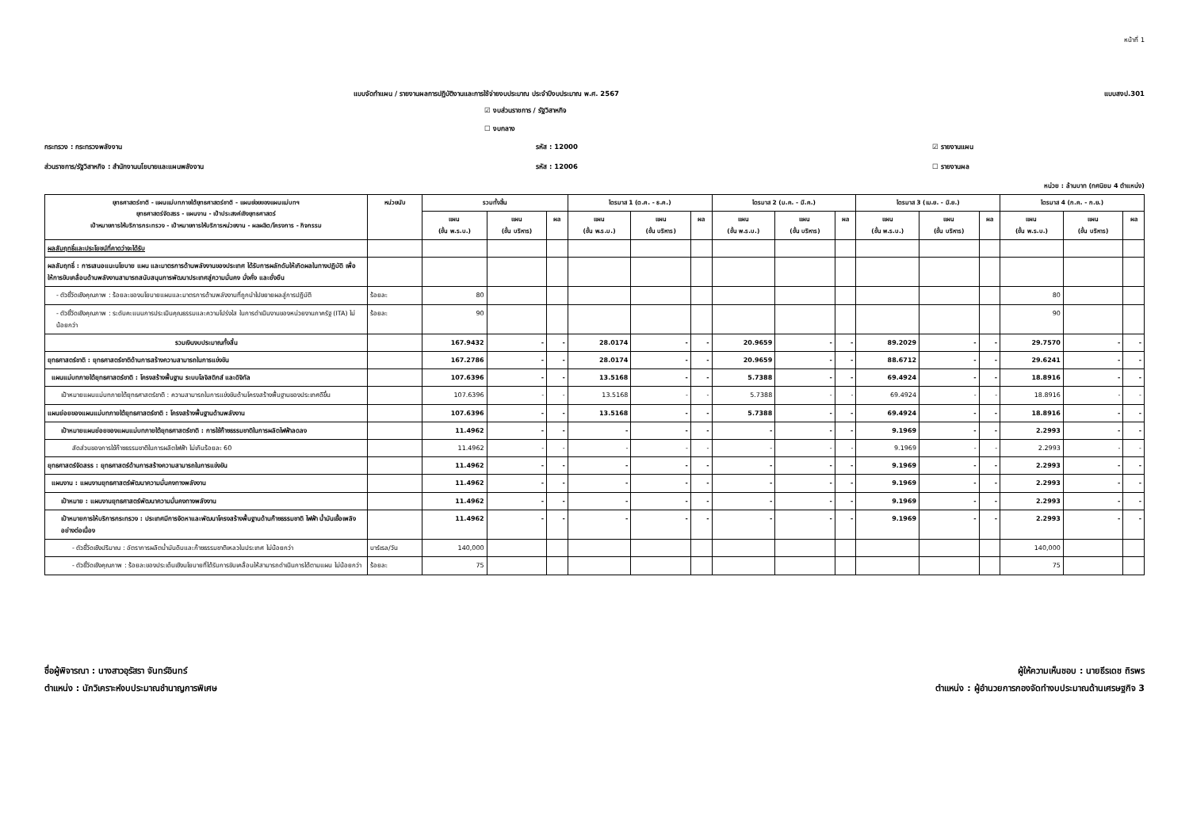หน้าที่ 1
แบบจัดทำแผน / รายงานผลการปฏิบัติงานและการใช้จ่ายงบประมาณ ประจำปีงบประมาณ พ.ศ. 2567 แบบสงป.301
☑ งบส่วนราชการ / รัฐวิสาหกิจ
☐ งบกลาง
กระทรวง : กระทรวงพลังงาน รหัส : 12000 ☑ รายงานแผน
ส่วนราชการ/รัฐวิสาหกิจ : สำนักงานนโยบายและแผนพลังงาน รหัส : 12006 ☐ รายงานผล
หน่วย : ล้านบาท (ทศนิยม 4 ตำแหน่ง)
| ยุทธศาสตร์ชาติ - แผนแม่บทภายใต้ยุทธศาสตร์ชาติ - แผนย่อยของแผนแม่บทฯ ยุทธศาสตร์จัดสรร - แผนงาน - เป้าประสงค์เชิงยุทธศาสตร์ เป้าหมายการให้บริการกระทรวง - เป้าหมายการให้บริการหน่วยงาน - ผลผลิต/โครงการ - กิจกรรม | หน่วยนับ | รวมทั้งสิ้น | | | ไตรมาส 1 (ต.ค. - ธ.ค.) | | | ไตรมาส 2 (ม.ค. - มี.ค.) | | | ไตรมาส 3 (เม.ย. - มิ.ย.) | | | ไตรมาส 4 (ก.ค. - ก.ย.) | | |
| --- | --- | --- | --- | --- | --- | --- | --- | --- | --- | --- | --- | --- | --- | --- | --- | --- |
| | | แผน (ขั้น พ.ร.บ.) | แผน (ขั้น บริหาร) | ผล | แผน (ขั้น พ.ร.บ.) | แผน (ขั้น บริหาร) | ผล | แผน (ขั้น พ.ร.บ.) | แผน (ขั้น บริหาร) | ผล | แผน (ขั้น พ.ร.บ.) | แผน (ขั้น บริหาร) | ผล | แผน (ขั้น พ.ร.บ.) | แผน (ขั้น บริหาร) | ผล |
| ผลสัมฤทธิ์และประโยชน์ที่คาดว่าจะได้รับ | | | | | | | | | | | | | | | | |
| ผลสัมฤทธิ์ : การเสนอแนะนโยบาย แผน และมาตรการด้านพลังงานของประเทศ ได้รับการผลักดันให้เกิดผลในทางปฏิบัติ เพื่อให้การขับเคลื่อนด้านพลังงานสามารถสนับสนุนการพัฒนาประเทศสู่ความมั่นคง มั่งคั่ง และยั่งยืน | | | | | | | | | | | | | | | | |
| - ตัวชี้วัดเชิงคุณภาพ : ร้อยละของนโยบายแผนและมาตรการด้านพลังงานที่ถูกนำไปขยายผลสู่การปฏิบัติ | ร้อยละ | 80 | | | | | | | | | | | | 80 | | |
| - ตัวชี้วัดเชิงคุณภาพ : ระดับคะแนนการประเมินคุณธรรมและความโปร่งใส ในการดำเนินงานของหน่วยงานภาครัฐ (ITA) ไม่น้อยกว่า | ร้อยละ | 90 | | | | | | | | | | | | 90 | | |
| รวมเงินงบประมาณทั้งสิ้น | | 167.9432 | - | - | 28.0174 | - | - | 20.9659 | - | - | 89.2029 | - | - | 29.7570 | - | - |
| ยุทธศาสตร์ชาติ : ยุทธศาสตร์ชาติด้านการสร้างความสามารถในการแข่งขัน | | 167.2786 | - | - | 28.0174 | - | - | 20.9659 | - | - | 88.6712 | - | - | 29.6241 | - | - |
| แผนแม่บทภายใต้ยุทธศาสตร์ชาติ : โครงสร้างพื้นฐาน ระบบโลจิสติกส์ และดิจิทัล | | 107.6396 | - | - | 13.5168 | - | - | 5.7388 | - | - | 69.4924 | - | - | 18.8916 | - | - |
| เป้าหมายแผนแม่บทภายใต้ยุทธศาสตร์ชาติ : ความสามารถในการแข่งขันด้านโครงสร้างพื้นฐานของประเทศดีขึ้น | | 107.6396 | - | - | 13.5168 | - | - | 5.7388 | - | - | 69.4924 | - | - | 18.8916 | - | - |
| แผนย่อยของแผนแม่บทภายใต้ยุทธศาสตร์ชาติ : โครงสร้างพื้นฐานด้านพลังงาน | | 107.6396 | - | - | 13.5168 | - | - | 5.7388 | - | - | 69.4924 | - | - | 18.8916 | - | - |
| เป้าหมายแผนย่อยของแผนแม่บทภายใต้ยุทธศาสตร์ชาติ : การใช้ก๊าซธรรมชาติในการผลิตไฟฟ้าลดลง | | 11.4962 | - | - | - | - | - | - | - | - | 9.1969 | - | - | 2.2993 | - | - |
| สัดส่วนของการใช้ก๊าซธรรมชาติในการผลิตไฟฟ้า ไม่เกินร้อยละ 60 | | 11.4962 | - | - | - | - | - | - | - | - | 9.1969 | - | - | 2.2993 | - | - |
| ยุทธศาสตร์จัดสรร : ยุทธศาสตร์ด้านการสร้างความสามารถในการแข่งขัน | | 11.4962 | - | - | - | - | - | - | - | - | 9.1969 | - | - | 2.2993 | - | - |
| แผนงาน : แผนงานยุทธศาสตร์พัฒนาความมั่นคงทางพลังงาน | | 11.4962 | - | - | - | - | - | - | - | - | 9.1969 | - | - | 2.2993 | - | - |
| เป้าหมาย : แผนงานยุทธศาสตร์พัฒนาความมั่นคงทางพลังงาน | | 11.4962 | - | - | - | - | - | - | - | - | 9.1969 | - | - | 2.2993 | - | - |
| เป้าหมายการให้บริการกระทรวง : ประเทศมีการจัดหาและพัฒนาโครงสร้างพื้นฐานด้านก๊าซธรรมชาติ ไฟฟ้า น้ำมันเชื้อเพลิงอย่างต่อเนื่อง | | 11.4962 | - | - | - | - | - | - | - | - | 9.1969 | - | - | 2.2993 | - | - |
| - ตัวชี้วัดเชิงปริมาณ : อัตราการผลิตน้ำมันดิบและก๊าซธรรมชาติเหลวในประเทศ ไม่น้อยกว่า | บาร์เรล/วัน | 140,000 | | | | | | | | | | | | 140,000 | | |
| - ตัวชี้วัดเชิงคุณภาพ : ร้อยละของประเด็นเชิงนโยบายที่ได้รับการขับเคลื่อนให้สามารถดำเนินการได้ตามแผน ไม่น้อยกว่า | ร้อยละ | 75 | | | | | | | | | | | | 75 | | |
ชื่อผู้พิจารณา : นางสาวอุรัสรา จันทร์อินทร์
ตำแหน่ง : นักวิเคราะห์งบประมาณชำนาญการพิเศษ
ผู้ให้ความเห็นชอบ : นายธีรเดช ถิรพร
ตำแหน่ง : ผู้อำนวยการกองจัดทำงบประมาณด้านเศรษฐกิจ 3